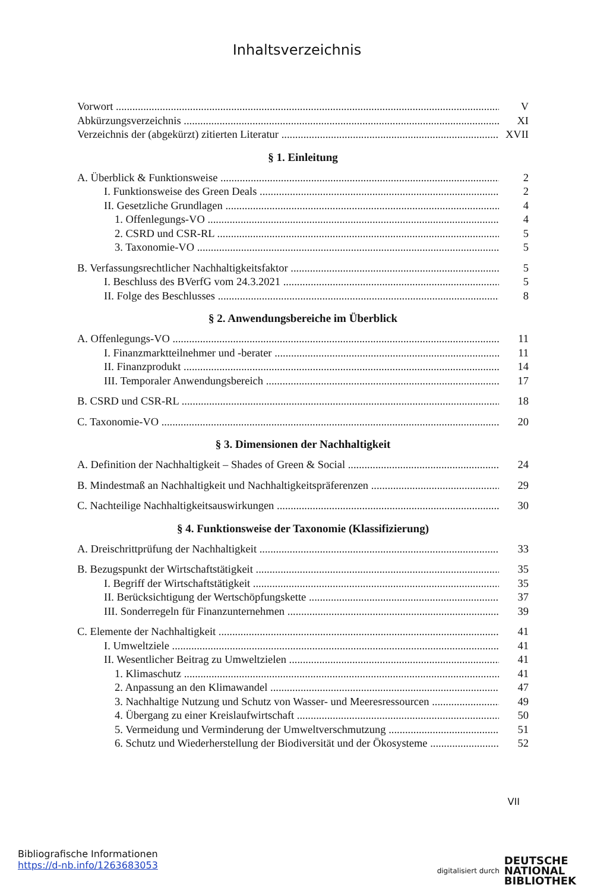Inhaltsverzeichnis
Vorwort V
Abkürzungsverzeichnis XI
Verzeichnis der (abgekürzt) zitierten Literatur XVII
§ 1. Einleitung
A. Überblick & Funktionsweise 2
I. Funktionsweise des Green Deals 2
II. Gesetzliche Grundlagen 4
1. Offenlegungs-VO 4
2. CSRD und CSR-RL 5
3. Taxonomie-VO 5
B. Verfassungsrechtlicher Nachhaltigkeitsfaktor 5
I. Beschluss des BVerfG vom 24.3.2021 5
II. Folge des Beschlusses 8
§ 2. Anwendungsbereiche im Überblick
A. Offenlegungs-VO 11
I. Finanzmarktteilnehmer und -berater 11
II. Finanzprodukt 14
III. Temporaler Anwendungsbereich 17
B. CSRD und CSR-RL 18
C. Taxonomie-VO 20
§ 3. Dimensionen der Nachhaltigkeit
A. Definition der Nachhaltigkeit – Shades of Green & Social 24
B. Mindestmaß an Nachhaltigkeit und Nachhaltigkeitspräferenzen 29
C. Nachteilige Nachhaltigkeitsauswirkungen 30
§ 4. Funktionsweise der Taxonomie (Klassifizierung)
A. Dreischrittprüfung der Nachhaltigkeit 33
B. Bezugspunkt der Wirtschaftstätigkeit 35
I. Begriff der Wirtschaftstätigkeit 35
II. Berücksichtigung der Wertschöpfungskette 37
III. Sonderregeln für Finanzunternehmen 39
C. Elemente der Nachhaltigkeit 41
I. Umweltziele 41
II. Wesentlicher Beitrag zu Umweltzielen 41
1. Klimaschutz 41
2. Anpassung an den Klimawandel 47
3. Nachhaltige Nutzung und Schutz von Wasser- und Meeresressourcen 49
4. Übergang zu einer Kreislaufwirtschaft 50
5. Vermeidung und Verminderung der Umweltverschmutzung 51
6. Schutz und Wiederherstellung der Biodiversität und der Ökosysteme 52
VII
Bibliografische Informationen
https://d-nb.info/1263683053
digitalisiert durch DEUTSCHE
NATIONAL
BIBLIOTHEK